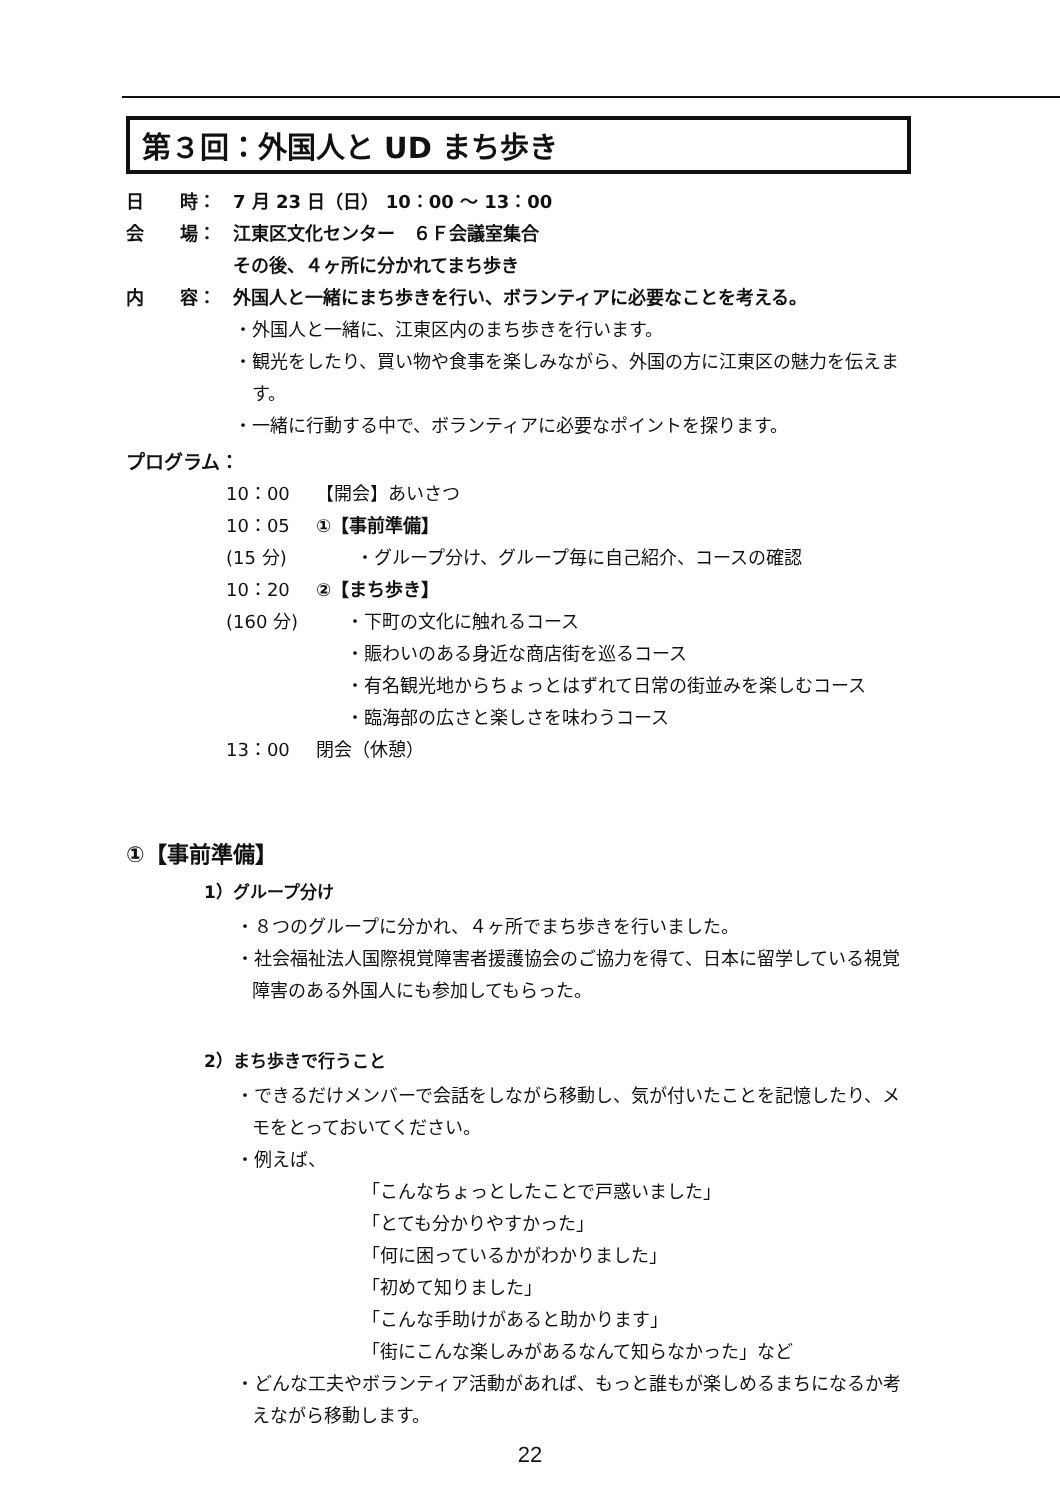第３回：外国人と UD まち歩き
日　　時： 7 月 23 日（日） 10：00 〜 13：00
会　　場： 江東区文化センター　６Ｆ会議室集合
その後、４ヶ所に分かれてまち歩き
内　　容： 外国人と一緒にまち歩きを行い、ボランティアに必要なことを考える。
・外国人と一緒に、江東区内のまち歩きを行います。
・観光をしたり、買い物や食事を楽しみながら、外国の方に江東区の魅力を伝えます。
・一緒に行動する中で、ボランティアに必要なポイントを探ります。
プログラム：
10：00 【開会】あいさつ
10：05 ①【事前準備】
(15 分) ・グループ分け、グループ毎に自己紹介、コースの確認
10：20 ②【まち歩き】
(160 分) ・下町の文化に触れるコース
・賑わいのある身近な商店街を巡るコース
・有名観光地からちょっとはずれて日常の街並みを楽しむコース
・臨海部の広さと楽しさを味わうコース
13：00 閉会（休憩）
①【事前準備】
1）グループ分け
・８つのグループに分かれ、４ヶ所でまち歩きを行いました。
・社会福祉法人国際視覚障害者援護協会のご協力を得て、日本に留学している視覚障害のある外国人にも参加してもらった。
2）まち歩きで行うこと
・できるだけメンバーで会話をしながら移動し、気が付いたことを記憶したり、メモをとっておいてください。
・例えば、
「こんなちょっとしたことで戸惑いました」
「とても分かりやすかった」
「何に困っているかがわかりました」
「初めて知りました」
「こんな手助けがあると助かります」
「街にこんな楽しみがあるなんて知らなかった」など
・どんな工夫やボランティア活動があれば、もっと誰もが楽しめるまちになるか考えながら移動します。
22